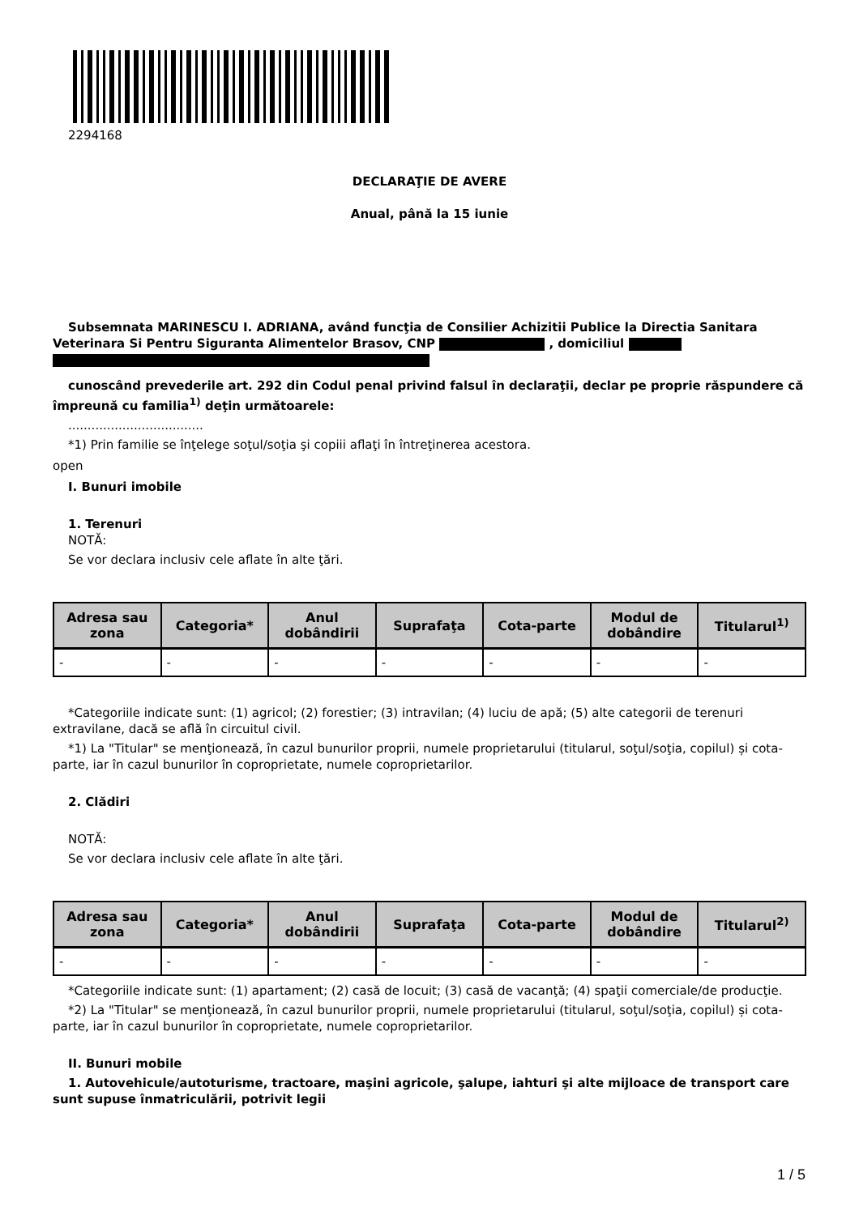2294168
DECLARAŢIE DE AVERE
Anual, până la 15 iunie
Subsemnata MARINESCU I. ADRIANA, având funcţia de Consilier Achizitii Publice la Directia Sanitara Veterinara Si Pentru Siguranta Alimentelor Brasov, CNP , domiciliul
cunoscând prevederile art. 292 din Codul penal privind falsul în declaraţii, declar pe proprie răspundere că împreună cu familia<sup>1)</sup> deţin următoarele:
...................................
*1) Prin familie se înţelege soţul/soţia şi copiii aflaţi în întreţinerea acestora.
open
I. Bunuri imobile
1. Terenuri
NOTĂ:
Se vor declara inclusiv cele aflate în alte ţări.
| Adresa sau zona | Categoria* | Anul dobândirii | Suprafaţa | Cota-parte | Modul de dobândire | Titularul<sup>1)</sup> |
| --- | --- | --- | --- | --- | --- | --- |
| - | - | - | - | - | - | - |
*Categoriile indicate sunt: (1) agricol; (2) forestier; (3) intravilan; (4) luciu de apă; (5) alte categorii de terenuri extravilane, dacă se află în circuitul civil.
*1) La "Titular" se menţionează, în cazul bunurilor proprii, numele proprietarului (titularul, soţul/soţia, copilul) și cota-parte, iar în cazul bunurilor în coproprietate, numele coproprietarilor.
2. Clădiri
NOTĂ:
Se vor declara inclusiv cele aflate în alte ţări.
| Adresa sau zona | Categoria* | Anul dobândirii | Suprafaţa | Cota-parte | Modul de dobândire | Titularul<sup>2)</sup> |
| --- | --- | --- | --- | --- | --- | --- |
| - | - | - | - | - | - | - |
*Categoriile indicate sunt: (1) apartament; (2) casă de locuit; (3) casă de vacanţă; (4) spaţii comerciale/de producţie.
*2) La "Titular" se menţionează, în cazul bunurilor proprii, numele proprietarului (titularul, soţul/soţia, copilul) și cota-parte, iar în cazul bunurilor în coproprietate, numele coproprietarilor.
II. Bunuri mobile
1. Autovehicule/autoturisme, tractoare, maşini agricole, şalupe, iahturi şi alte mijloace de transport care sunt supuse înmatriculării, potrivit legii
1 / 5